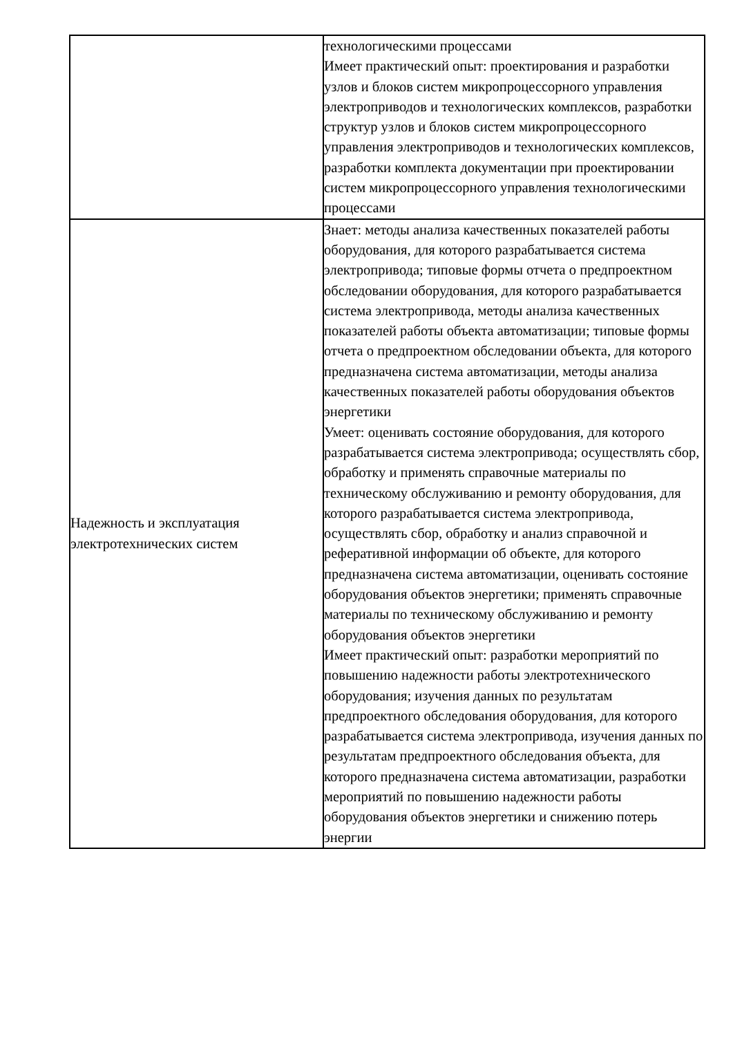| | технологическими процессами Имеет практический опыт: проектирования и разработки узлов и блоков систем микропроцессорного управления электроприводов и технологических комплексов, разработки структур узлов и блоков систем микропроцессорного управления электроприводов и технологических комплексов, разработки комплекта документации при проектировании систем микропроцессорного управления технологическими процессами |
| Надежность и эксплуатация электротехнических систем | Знает: методы анализа качественных показателей работы оборудования, для которого разрабатывается система электропривода; типовые формы отчета о предпроектном обследовании оборудования, для которого разрабатывается система электропривода, методы анализа качественных показателей работы объекта автоматизации; типовые формы отчета о предпроектном обследовании объекта, для которого предназначена система автоматизации, методы анализа качественных показателей работы оборудования объектов энергетики Умеет: оценивать состояние оборудования, для которого разрабатывается система электропривода; осуществлять сбор, обработку и применять справочные материалы по техническому обслуживанию и ремонту оборудования, для которого разрабатывается система электропривода, осуществлять сбор, обработку и анализ справочной и реферативной информации об объекте, для которого предназначена система автоматизации, оценивать состояние оборудования объектов энергетики; применять справочные материалы по техническому обслуживанию и ремонту оборудования объектов энергетики Имеет практический опыт: разработки мероприятий по повышению надежности работы электротехнического оборудования; изучения данных по результатам предпроектного обследования оборудования, для которого разрабатывается система электропривода, изучения данных по результатам предпроектного обследования объекта, для которого предназначена система автоматизации, разработки мероприятий по повышению надежности работы оборудования объектов энергетики и снижению потерь энергии |